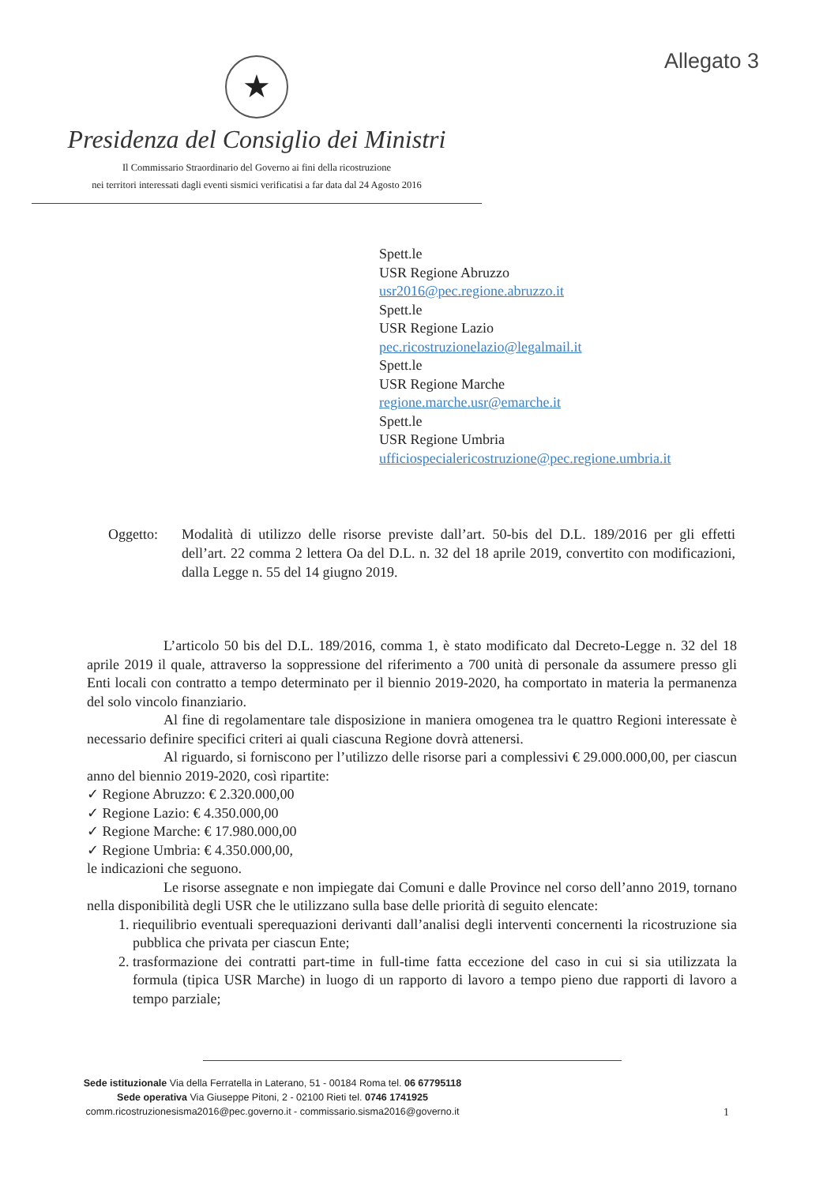Allegato 3
★
Presidenza del Consiglio dei Ministri
Il Commissario Straordinario del Governo ai fini della ricostruzione
nei territori interessati dagli eventi sismici verificatisi a far data dal 24 Agosto 2016
Spett.le
USR Regione Abruzzo
usr2016@pec.regione.abruzzo.it
Spett.le
USR Regione Lazio
pec.ricostruzionelazio@legalmail.it
Spett.le
USR Regione Marche
regione.marche.usr@emarche.it
Spett.le
USR Regione Umbria
ufficiospecialericostruzione@pec.regione.umbria.it
Oggetto: Modalità di utilizzo delle risorse previste dall’art. 50-bis del D.L. 189/2016 per gli effetti dell’art. 22 comma 2 lettera Oa del D.L. n. 32 del 18 aprile 2019, convertito con modificazioni, dalla Legge n. 55 del 14 giugno 2019.
L’articolo 50 bis del D.L. 189/2016, comma 1, è stato modificato dal Decreto-Legge n. 32 del 18 aprile 2019 il quale, attraverso la soppressione del riferimento a 700 unità di personale da assumere presso gli Enti locali con contratto a tempo determinato per il biennio 2019-2020, ha comportato in materia la permanenza del solo vincolo finanziario.
Al fine di regolamentare tale disposizione in maniera omogenea tra le quattro Regioni interessate è necessario definire specifici criteri ai quali ciascuna Regione dovrà attenersi.
Al riguardo, si forniscono per l’utilizzo delle risorse pari a complessivi € 29.000.000,00, per ciascun anno del biennio 2019-2020, così ripartite:
✓ Regione Abruzzo: € 2.320.000,00
✓ Regione Lazio: € 4.350.000,00
✓ Regione Marche: € 17.980.000,00
✓ Regione Umbria: € 4.350.000,00,
le indicazioni che seguono.
Le risorse assegnate e non impiegate dai Comuni e dalle Province nel corso dell’anno 2019, tornano nella disponibilità degli USR che le utilizzano sulla base delle priorità di seguito elencate:
1. riequilibrio eventuali sperequazioni derivanti dall’analisi degli interventi concernenti la ricostruzione sia pubblica che privata per ciascun Ente;
2. trasformazione dei contratti part-time in full-time fatta eccezione del caso in cui si sia utilizzata la formula (tipica USR Marche) in luogo di un rapporto di lavoro a tempo pieno due rapporti di lavoro a tempo parziale;
Sede istituzionale Via della Ferratella in Laterano, 51 - 00184 Roma tel. 06 67795118
Sede operativa Via Giuseppe Pitoni, 2 - 02100 Rieti tel. 0746 1741925
comm.ricostruzionesisma2016@pec.governo.it - commissario.sisma2016@governo.it
1